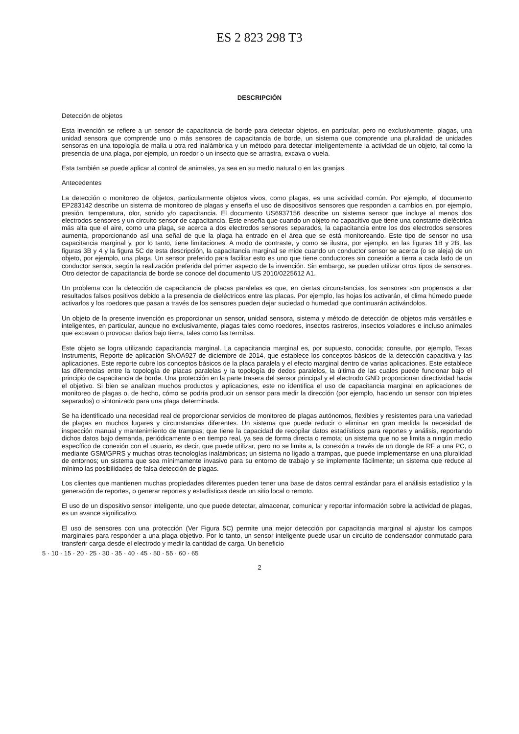ES 2 823 298 T3
DESCRIPCIÓN
Detección de objetos
Esta invención se refiere a un sensor de capacitancia de borde para detectar objetos, en particular, pero no exclusivamente, plagas, una unidad sensora que comprende uno o más sensores de capacitancia de borde, un sistema que comprende una pluralidad de unidades sensoras en una topología de malla u otra red inalámbrica y un método para detectar inteligentemente la actividad de un objeto, tal como la presencia de una plaga, por ejemplo, un roedor o un insecto que se arrastra, excava o vuela.
Esta también se puede aplicar al control de animales, ya sea en su medio natural o en las granjas.
Antecedentes
La detección o monitoreo de objetos, particularmente objetos vivos, como plagas, es una actividad común. Por ejemplo, el documento EP283142 describe un sistema de monitoreo de plagas y enseña el uso de dispositivos sensores que responden a cambios en, por ejemplo, presión, temperatura, olor, sonido y/o capacitancia. El documento US6937156 describe un sistema sensor que incluye al menos dos electrodos sensores y un circuito sensor de capacitancia. Este enseña que cuando un objeto no capacitivo que tiene una constante dieléctrica más alta que el aire, como una plaga, se acerca a dos electrodos sensores separados, la capacitancia entre los dos electrodos sensores aumenta, proporcionando así una señal de que la plaga ha entrado en el área que se está monitoreando. Este tipo de sensor no usa capacitancia marginal y, por lo tanto, tiene limitaciones. A modo de contraste, y como se ilustra, por ejemplo, en las figuras 1B y 2B, las figuras 3B y 4 y la figura 5C de esta descripción, la capacitancia marginal se mide cuando un conductor sensor se acerca (o se aleja) de un objeto, por ejemplo, una plaga. Un sensor preferido para facilitar esto es uno que tiene conductores sin conexión a tierra a cada lado de un conductor sensor, según la realización preferida del primer aspecto de la invención. Sin embargo, se pueden utilizar otros tipos de sensores. Otro detector de capacitancia de borde se conoce del documento US 2010/0225612 A1.
Un problema con la detección de capacitancia de placas paralelas es que, en ciertas circunstancias, los sensores son propensos a dar resultados falsos positivos debido a la presencia de dieléctricos entre las placas. Por ejemplo, las hojas los activarán, el clima húmedo puede activarlos y los roedores que pasan a través de los sensores pueden dejar suciedad o humedad que continuarán activándolos.
Un objeto de la presente invención es proporcionar un sensor, unidad sensora, sistema y método de detección de objetos más versátiles e inteligentes, en particular, aunque no exclusivamente, plagas tales como roedores, insectos rastreros, insectos voladores e incluso animales que excavan o provocan daños bajo tierra, tales como las termitas.
Este objeto se logra utilizando capacitancia marginal. La capacitancia marginal es, por supuesto, conocida; consulte, por ejemplo, Texas Instruments, Reporte de aplicación SNOA927 de diciembre de 2014, que establece los conceptos básicos de la detección capacitiva y las aplicaciones. Este reporte cubre los conceptos básicos de la placa paralela y el efecto marginal dentro de varias aplicaciones. Este establece las diferencias entre la topología de placas paralelas y la topología de dedos paralelos, la última de las cuales puede funcionar bajo el principio de capacitancia de borde. Una protección en la parte trasera del sensor principal y el electrodo GND proporcionan directividad hacia el objetivo. Si bien se analizan muchos productos y aplicaciones, este no identifica el uso de capacitancia marginal en aplicaciones de monitoreo de plagas o, de hecho, cómo se podría producir un sensor para medir la dirección (por ejemplo, haciendo un sensor con tripletes separados) o sintonizado para una plaga determinada.
Se ha identificado una necesidad real de proporcionar servicios de monitoreo de plagas autónomos, flexibles y resistentes para una variedad de plagas en muchos lugares y circunstancias diferentes. Un sistema que puede reducir o eliminar en gran medida la necesidad de inspección manual y mantenimiento de trampas; que tiene la capacidad de recopilar datos estadísticos para reportes y análisis, reportando dichos datos bajo demanda, periódicamente o en tiempo real, ya sea de forma directa o remota; un sistema que no se limita a ningún medio específico de conexión con el usuario, es decir, que puede utilizar, pero no se limita a, la conexión a través de un dongle de RF a una PC, o mediante GSM/GPRS y muchas otras tecnologías inalámbricas; un sistema no ligado a trampas, que puede implementarse en una pluralidad de entornos; un sistema que sea mínimamente invasivo para su entorno de trabajo y se implemente fácilmente; un sistema que reduce al mínimo las posibilidades de falsa detección de plagas.
Los clientes que mantienen muchas propiedades diferentes pueden tener una base de datos central estándar para el análisis estadístico y la generación de reportes, o generar reportes y estadísticas desde un sitio local o remoto.
El uso de un dispositivo sensor inteligente, uno que puede detectar, almacenar, comunicar y reportar información sobre la actividad de plagas, es un avance significativo.
El uso de sensores con una protección (Ver Figura 5C) permite una mejor detección por capacitancia marginal al ajustar los campos marginales para responder a una plaga objetivo. Por lo tanto, un sensor inteligente puede usar un circuito de condensador conmutado para transferir carga desde el electrodo y medir la cantidad de carga. Un beneficio
5 · 10 · 15 · 20 · 25 · 30 · 35 · 40 · 45 · 50 · 55 · 60 · 65
2